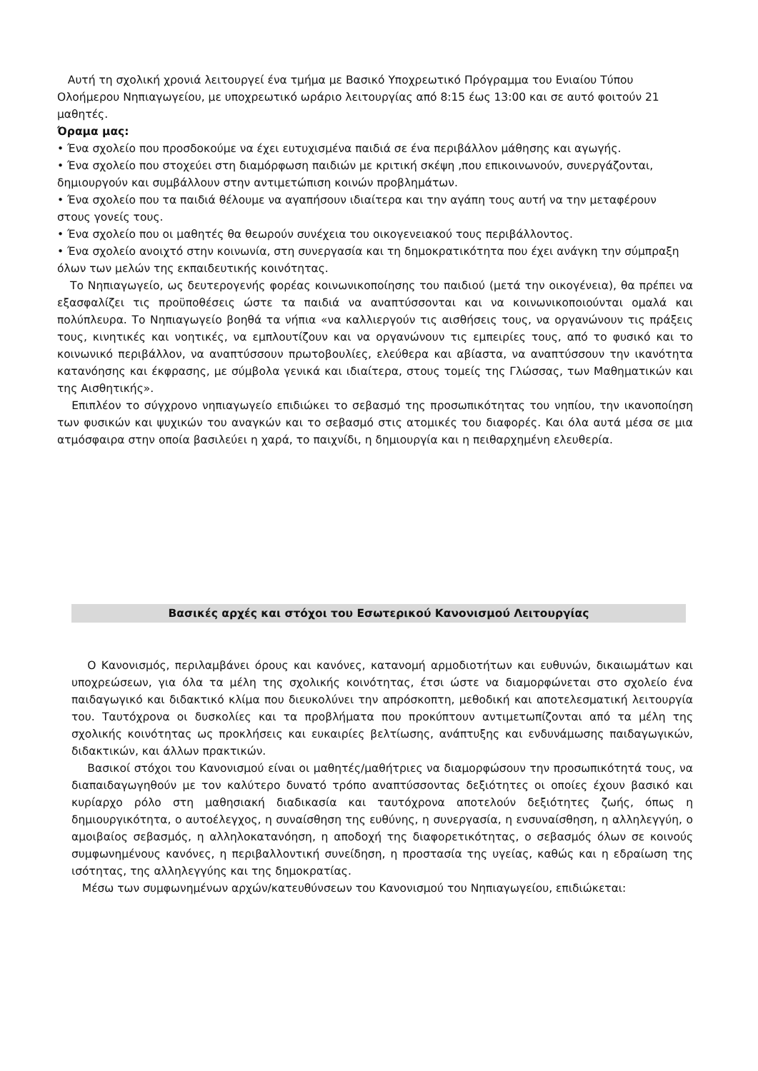Αυτή τη σχολική χρονιά λειτουργεί ένα τμήμα με Βασικό Υποχρεωτικό Πρόγραμμα του Ενιαίου Τύπου Ολοήμερου Νηπιαγωγείου, με υποχρεωτικό ωράριο λειτουργίας από 8:15 έως 13:00 και σε αυτό φοιτούν 21 μαθητές.
Όραμα μας:
• Ένα σχολείο που προσδοκούμε να έχει ευτυχισμένα παιδιά σε ένα περιβάλλον μάθησης και αγωγής.
• Ένα σχολείο που στοχεύει στη διαμόρφωση παιδιών με κριτική σκέψη ,που επικοινωνούν, συνεργάζονται, δημιουργούν και συμβάλλουν στην αντιμετώπιση κοινών προβλημάτων.
• Ένα σχολείο που τα παιδιά θέλουμε να αγαπήσουν ιδιαίτερα και την αγάπη τους αυτή να την μεταφέρουν στους γονείς τους.
• Ένα σχολείο που οι μαθητές θα θεωρούν συνέχεια του οικογενειακού τους περιβάλλοντος.
• Ένα σχολείο ανοιχτό στην κοινωνία, στη συνεργασία και τη δημοκρατικότητα που έχει ανάγκη την σύμπραξη όλων των μελών της εκπαιδευτικής κοινότητας.
Το Νηπιαγωγείο, ως δευτερογενής φορέας κοινωνικοποίησης του παιδιού (μετά την οικογένεια), θα πρέπει να εξασφαλίζει τις προϋποθέσεις ώστε τα παιδιά να αναπτύσσονται και να κοινωνικοποιούνται ομαλά και πολύπλευρα. Το Νηπιαγωγείο βοηθά τα νήπια «να καλλιεργούν τις αισθήσεις τους, να οργανώνουν τις πράξεις τους, κινητικές και νοητικές, να εμπλουτίζουν και να οργανώνουν τις εμπειρίες τους, από το φυσικό και το κοινωνικό περιβάλλον, να αναπτύσσουν πρωτοβουλίες, ελεύθερα και αβίαστα, να αναπτύσσουν την ικανότητα κατανόησης και έκφρασης, με σύμβολα γενικά και ιδιαίτερα, στους τομείς της Γλώσσας, των Μαθηματικών και της Αισθητικής».
Επιπλέον το σύγχρονο νηπιαγωγείο επιδιώκει το σεβασμό της προσωπικότητας του νηπίου, την ικανοποίηση των φυσικών και ψυχικών του αναγκών και το σεβασμό στις ατομικές του διαφορές. Και όλα αυτά μέσα σε μια ατμόσφαιρα στην οποία βασιλεύει η χαρά, το παιχνίδι, η δημιουργία και η πειθαρχημένη ελευθερία.
Βασικές αρχές και στόχοι του Εσωτερικού Κανονισμού Λειτουργίας
Ο Κανονισμός, περιλαμβάνει όρους και κανόνες, κατανομή αρμοδιοτήτων και ευθυνών, δικαιωμάτων και υποχρεώσεων, για όλα τα μέλη της σχολικής κοινότητας, έτσι ώστε να διαμορφώνεται στο σχολείο ένα παιδαγωγικό και διδακτικό κλίμα που διευκολύνει την απρόσκοπτη, μεθοδική και αποτελεσματική λειτουργία του. Ταυτόχρονα οι δυσκολίες και τα προβλήματα που προκύπτουν αντιμετωπίζονται από τα μέλη της σχολικής κοινότητας ως προκλήσεις και ευκαιρίες βελτίωσης, ανάπτυξης και ενδυνάμωσης παιδαγωγικών, διδακτικών, και άλλων πρακτικών.
Βασικοί στόχοι του Κανονισμού είναι οι μαθητές/μαθήτριες να διαμορφώσουν την προσωπικότητά τους, να διαπαιδαγωγηθούν με τον καλύτερο δυνατό τρόπο αναπτύσσοντας δεξιότητες οι οποίες έχουν βασικό και κυρίαρχο ρόλο στη μαθησιακή διαδικασία και ταυτόχρονα αποτελούν δεξιότητες ζωής, όπως η δημιουργικότητα, ο αυτοέλεγχος, η συναίσθηση της ευθύνης, η συνεργασία, η ενσυναίσθηση, η αλληλεγγύη, ο αμοιβαίος σεβασμός, η αλληλοκατανόηση, η αποδοχή της διαφορετικότητας, ο σεβασμός όλων σε κοινούς συμφωνημένους κανόνες, η περιβαλλοντική συνείδηση, η προστασία της υγείας, καθώς και η εδραίωση της ισότητας, της αλληλεγγύης και της δημοκρατίας.
Μέσω των συμφωνημένων αρχών/κατευθύνσεων του Κανονισμού του Νηπιαγωγείου, επιδιώκεται: